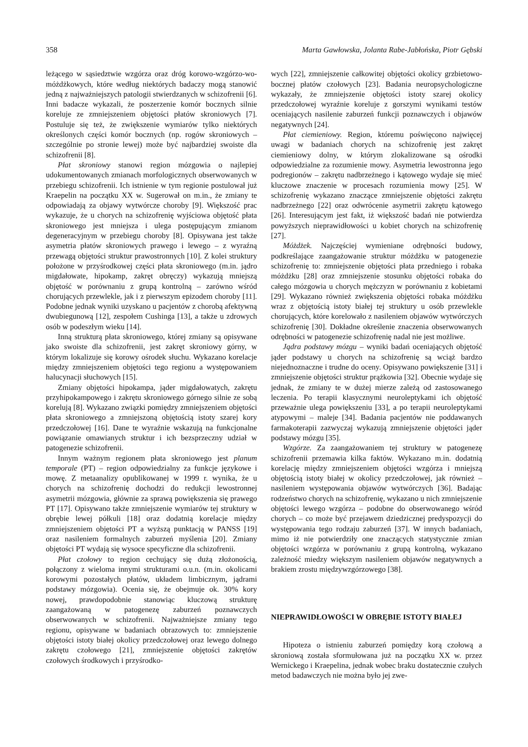358 Marta Gawłowska, Jolanta Rabe-Jabłońska, Piotr Gębski
leżącego w sąsiedztwie wzgórza oraz dróg korowo-wzgórzo-wo-móżdżkowych, które według niektórych badaczy mogą stanowić jedną z najważniejszych patologii stwierdzanych w schizofrenii [6]. Inni badacze wykazali, że poszerzenie komór bocznych silnie koreluje ze zmniejszeniem objętości płatów skroniowych [7]. Postuluje się też, że zwiększenie wymiarów tylko niektórych określonych części komór bocznych (np. rogów skroniowych – szczególnie po stronie lewej) może być najbardziej swoiste dla schizofrenii [8].
Płat skroniowy stanowi region mózgowia o najlepiej udokumentowanych zmianach morfologicznych obserwowanych w przebiegu schizofrenii. Ich istnienie w tym regionie postulował już Kraepelin na początku XX w. Sugerował on m.in., że zmiany te odpowiadają za objawy wytwórcze choroby [9]. Większość prac wykazuje, że u chorych na schizofrenię wyjściowa objętość płata skroniowego jest mniejsza i ulega postępującym zmianom degeneracyjnym w przebiegu choroby [8]. Opisywana jest także asymetria płatów skroniowych prawego i lewego – z wyraźną przewagą objętości struktur prawostronnych [10]. Z kolei struktury położone w przyśrodkowej części płata skroniowego (m.in. jądro migdałowate, hipokamp, zakręt obręczy) wykazują mniejszą objętość w porównaniu z grupą kontrolną – zarówno wśród chorujących przewlekle, jak i z pierwszym epizodem choroby [11]. Podobne jednak wyniki uzyskano u pacjentów z chorobą afektywną dwubiegunową [12], zespołem Cushinga [13], a także u zdrowych osób w podeszłym wieku [14].
Inną strukturą płata skroniowego, której zmiany są opisywane jako swoiste dla schizofrenii, jest zakręt skroniowy górny, w którym lokalizuje się korowy ośrodek słuchu. Wykazano korelacje między zmniejszeniem objętości tego regionu a występowaniem halucynacji słuchowych [15].
Zmiany objętości hipokampa, jąder migdałowatych, zakrętu przyhipokampowego i zakrętu skroniowego górnego silnie ze sobą korelują [8]. Wykazano związki pomiędzy zmniejszeniem objętości płata skroniowego a zmniejszoną objętością istoty szarej kory przedczołowej [16]. Dane te wyraźnie wskazują na funkcjonalne powiązanie omawianych struktur i ich bezsprzeczny udział w patogenezie schizofrenii.
Innym ważnym regionem płata skroniowego jest planum temporale (PT) – region odpowiedzialny za funkcje językowe i mowę. Z metaanalizy opublikowanej w 1999 r. wynika, że u chorych na schizofrenię dochodzi do redukcji lewostronnej asymetrii mózgowia, głównie za sprawą powiększenia się prawego PT [17]. Opisywano także zmniejszenie wymiarów tej struktury w obrębie lewej półkuli [18] oraz dodatnią korelacje między zmniejszeniem objętości PT a wyższą punktacją w PANSS [19] oraz nasileniem formalnych zaburzeń myślenia [20]. Zmiany objętości PT wydają się wysoce specyficzne dla schizofrenii.
Płat czołowy to region cechujący się dużą złożonością, połączony z wieloma innymi strukturami o.u.n. (m.in. okolicami korowymi pozostałych płatów, układem limbicznym, jądrami podstawy mózgowia). Ocenia się, że obejmuje ok. 30% kory nowej, prawdopodobnie stanowiąc kluczową strukturę zaangażowaną w patogenezę zaburzeń poznawczych obserwowanych w schizofrenii. Najważniejsze zmiany tego regionu, opisywane w badaniach obrazowych to: zmniejszenie objętości istoty białej okolicy przedczołowej oraz lewego dolnego zakrętu czołowego [21], zmniejszenie objętości zakrętów czołowych środkowych i przyśrodko-
wych [22], zmniejszenie całkowitej objętości okolicy grzbietowo-bocznej płatów czołowych [23]. Badania neuropsychologiczne wykazały, że zmniejszenie objętości istoty szarej okolicy przedczołowej wyraźnie koreluje z gorszymi wynikami testów oceniających nasilenie zaburzeń funkcji poznawczych i objawów negatywnych [24].
Płat ciemieniowy. Region, któremu poświęcono najwięcej uwagi w badaniach chorych na schizofrenię jest zakręt ciemieniowy dolny, w którym zlokalizowane są ośrodki odpowiedzialne za rozumienie mowy. Asymetria lewostronna jego podregionów – zakrętu nadbrzeżnego i kątowego wydaje się mieć kluczowe znaczenie w procesach rozumienia mowy [25]. W schizofrenię wykazano znaczące zmniejszenie objętości zakrętu nadbrzeżnego [22] oraz odwrócenie asymetrii zakrętu kątowego [26]. Interesującym jest fakt, iż większość badań nie potwierdza powyższych nieprawidłowości u kobiet chorych na schizofrenię [27].
Móżdżek. Najczęściej wymieniane odrębności budowy, podkreślające zaangażowanie struktur móżdżku w patogenezie schizofrenię to: zmniejszenie objętości płata przedniego i robaka móżdżku [28] oraz zmniejszenie stosunku objętości robaka do całego mózgowia u chorych mężczyzn w porównaniu z kobietami [29]. Wykazano również zwiększenia objętości robaka móżdżku wraz z objętością istoty białej tej struktury u osób przewlekle chorujących, które korelowało z nasileniem objawów wytwórczych schizofrenię [30]. Dokładne określenie znaczenia obserwowanych odrębności w patogenezie schizofrenię nadal nie jest możliwe.
Jądra podstawy mózgu – wyniki badań oceniających objętość jąder podstawy u chorych na schizofrenię są wciąż bardzo niejednoznaczne i trudne do oceny. Opisywano powiększenie [31] i zmniejszenie objętości struktur prążkowia [32]. Obecnie wydaje się jednak, że zmiany te w dużej mierze zależą od zastosowanego leczenia. Po terapii klasycznymi neuroleptykami ich objętość przeważnie ulega powiększeniu [33], a po terapii neuroleptykami atypowymi – maleje [34]. Badania pacjentów nie poddawanych farmakoterapii zazwyczaj wykazują zmniejszenie objętości jąder podstawy mózgu [35].
Wzgórze. Za zaangażowaniem tej struktury w patogenezę schizofrenii przemawia kilka faktów. Wykazano m.in. dodatnią korelację między zmniejszeniem objętości wzgórza i mniejszą objętością istoty białej w okolicy przedczołowej, jak również – nasileniem występowania objawów wytwórczych [36]. Badając rodzeństwo chorych na schizofrenię, wykazano u nich zmniejszenie objętości lewego wzgórza – podobne do obserwowanego wśród chorych – co może być przejawem dziedzicznej predyspozycji do występowania tego rodzaju zaburzeń [37]. W innych badaniach, mimo iż nie potwierdziły one znaczących statystycznie zmian objętości wzgórza w porównaniu z grupą kontrolną, wykazano zależność miedzy większym nasileniem objawów negatywnych a brakiem zrostu międzywzgórzowego [38].
NIEPRAWIDŁOWOŚCI W OBRĘBIE ISTOTY BIAŁEJ
Hipoteza o istnieniu zaburzeń pomiędzy korą czołową a skroniową została sformułowana już na początku XX w. przez Wernickego i Kraepelina, jednak wobec braku dostatecznie czułych metod badawczych nie można było jej zwe-